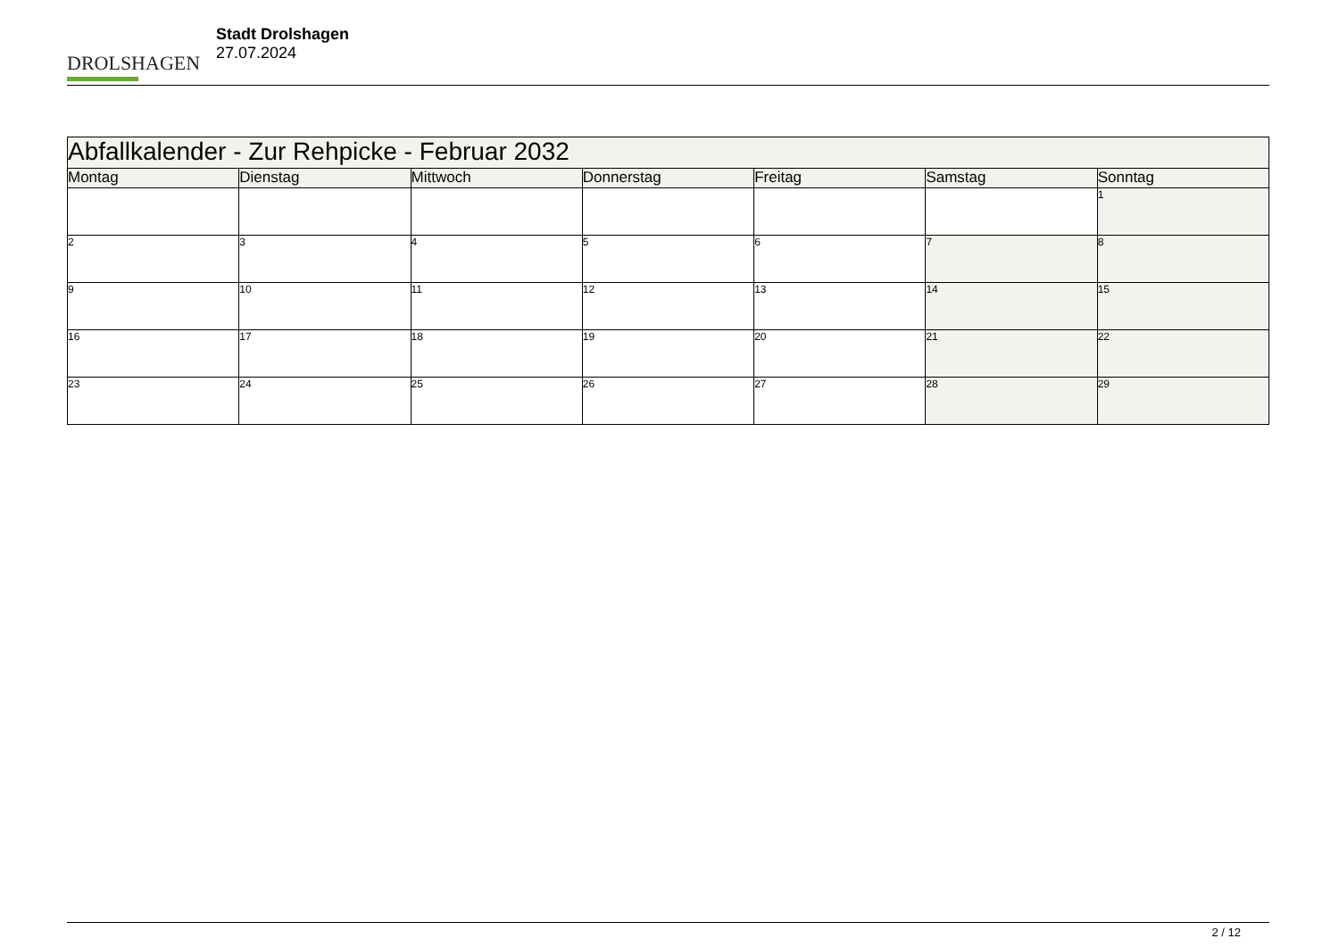DROLSHAGEN
Stadt Drolshagen
27.07.2024
| Abfallkalender - Zur Rehpicke - Februar 2032 | | | | | | |
| Montag | Dienstag | Mittwoch | Donnerstag | Freitag | Samstag | Sonntag |
| | | | | | | 1 |
| 2 | 3 | 4 | 5 | 6 | 7 | 8 |
| 9 | 10 | 11 | 12 | 13 | 14 | 15 |
| 16 | 17 | 18 | 19 | 20 | 21 | 22 |
| 23 | 24 | 25 | 26 | 27 | 28 | 29 |
2 / 12